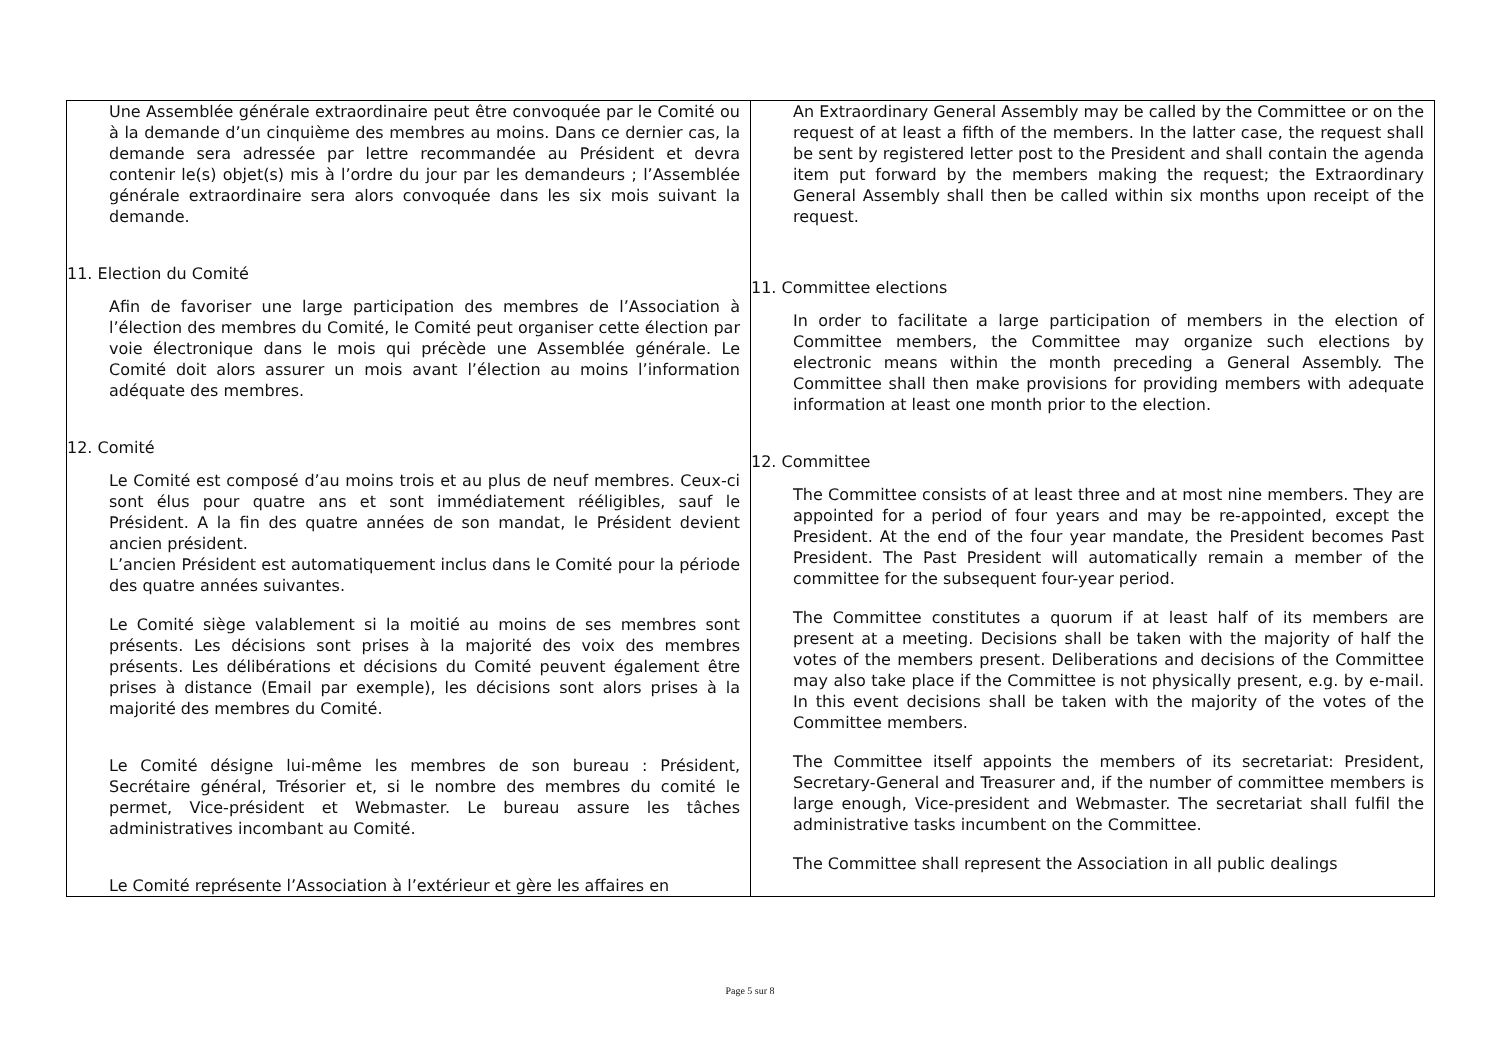| Une Assemblée générale extraordinaire peut être convoquée par le Comité ou à la demande d’un cinquième des membres au moins. Dans ce dernier cas, la demande sera adressée par lettre recommandée au Président et devra contenir le(s) objet(s) mis à l’ordre du jour par les demandeurs ; l’Assemblée générale extraordinaire sera alors convoquée dans les six mois suivant la demande. 11. Election du Comité Afin de favoriser une large participation des membres de l’Association à l’élection des membres du Comité, le Comité peut organiser cette élection par voie électronique dans le mois qui précède une Assemblée générale. Le Comité doit alors assurer un mois avant l’élection au moins l’information adéquate des membres. 12. Comité Le Comité est composé d’au moins trois et au plus de neuf membres. Ceux-ci sont élus pour quatre ans et sont immédiatement rééligibles, sauf le Président. A la fin des quatre années de son mandat, le Président devient ancien président. L’ancien Président est automatiquement inclus dans le Comité pour la période des quatre années suivantes. Le Comité siège valablement si la moitié au moins de ses membres sont présents. Les décisions sont prises à la majorité des voix des membres présents. Les délibérations et décisions du Comité peuvent également être prises à distance (Email par exemple), les décisions sont alors prises à la majorité des membres du Comité. Le Comité désigne lui-même les membres de son bureau : Président, Secrétaire général, Trésorier et, si le nombre des membres du comité le permet, Vice-président et Webmaster. Le bureau assure les tâches administratives incombant au Comité. Le Comité représente l’Association à l’extérieur et gère les affaires en | An Extraordinary General Assembly may be called by the Committee or on the request of at least a fifth of the members. In the latter case, the request shall be sent by registered letter post to the President and shall contain the agenda item put forward by the members making the request; the Extraordinary General Assembly shall then be called within six months upon receipt of the request. 11. Committee elections In order to facilitate a large participation of members in the election of Committee members, the Committee may organize such elections by electronic means within the month preceding a General Assembly. The Committee shall then make provisions for providing members with adequate information at least one month prior to the election. 12. Committee The Committee consists of at least three and at most nine members. They are appointed for a period of four years and may be re-appointed, except the President. At the end of the four year mandate, the President becomes Past President. The Past President will automatically remain a member of the committee for the subsequent four-year period. The Committee constitutes a quorum if at least half of its members are present at a meeting. Decisions shall be taken with the majority of half the votes of the members present. Deliberations and decisions of the Committee may also take place if the Committee is not physically present, e.g. by e-mail. In this event decisions shall be taken with the majority of the votes of the Committee members. The Committee itself appoints the members of its secretariat: President, Secretary-General and Treasurer and, if the number of committee members is large enough, Vice-president and Webmaster. The secretariat shall fulfil the administrative tasks incumbent on the Committee. The Committee shall represent the Association in all public dealings |
Page 5 sur 8